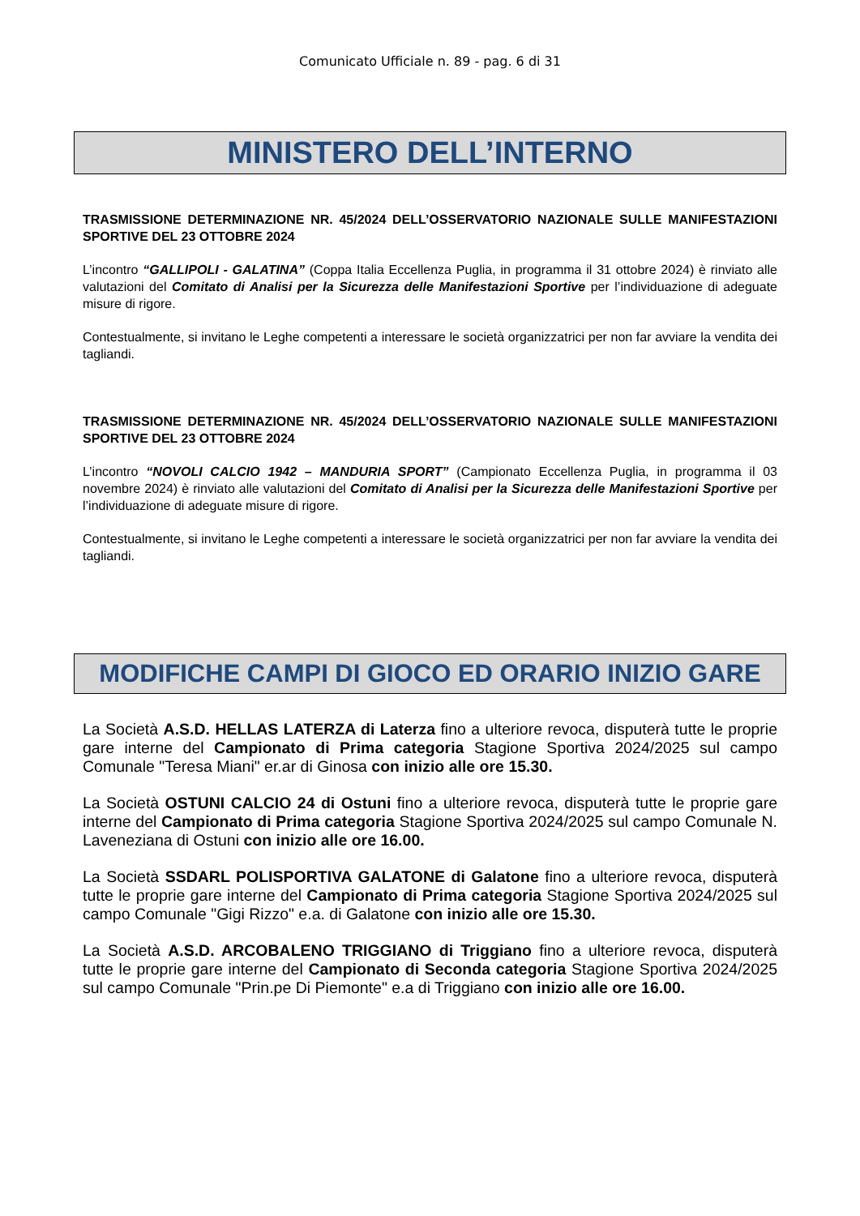Comunicato Ufficiale n. 89 - pag. 6 di 31
MINISTERO DELL’INTERNO
TRASMISSIONE DETERMINAZIONE NR. 45/2024 DELL’OSSERVATORIO NAZIONALE SULLE MANIFESTAZIONI SPORTIVE DEL 23 OTTOBRE 2024
L’incontro “GALLIPOLI - GALATINA” (Coppa Italia Eccellenza Puglia, in programma il 31 ottobre 2024) è rinviato alle valutazioni del Comitato di Analisi per la Sicurezza delle Manifestazioni Sportive per l’individuazione di adeguate misure di rigore.
Contestualmente, si invitano le Leghe competenti a interessare le società organizzatrici per non far avviare la vendita dei tagliandi.
TRASMISSIONE DETERMINAZIONE NR. 45/2024 DELL’OSSERVATORIO NAZIONALE SULLE MANIFESTAZIONI SPORTIVE DEL 23 OTTOBRE 2024
L’incontro “NOVOLI CALCIO 1942 – MANDURIA SPORT” (Campionato Eccellenza Puglia, in programma il 03 novembre 2024) è rinviato alle valutazioni del Comitato di Analisi per la Sicurezza delle Manifestazioni Sportive per l’individuazione di adeguate misure di rigore.
Contestualmente, si invitano le Leghe competenti a interessare le società organizzatrici per non far avviare la vendita dei tagliandi.
MODIFICHE CAMPI DI GIOCO ED ORARIO INIZIO GARE
La Società A.S.D. HELLAS LATERZA di Laterza fino a ulteriore revoca, disputerà tutte le proprie gare interne del Campionato di Prima categoria Stagione Sportiva 2024/2025 sul campo Comunale "Teresa Miani" er.ar di Ginosa con inizio alle ore 15.30.
La Società OSTUNI CALCIO 24 di Ostuni fino a ulteriore revoca, disputerà tutte le proprie gare interne del Campionato di Prima categoria Stagione Sportiva 2024/2025 sul campo Comunale N. Laveneziana di Ostuni con inizio alle ore 16.00.
La Società SSDARL POLISPORTIVA GALATONE di Galatone fino a ulteriore revoca, disputerà tutte le proprie gare interne del Campionato di Prima categoria Stagione Sportiva 2024/2025 sul campo Comunale "Gigi Rizzo" e.a. di Galatone con inizio alle ore 15.30.
La Società A.S.D. ARCOBALENO TRIGGIANO di Triggiano fino a ulteriore revoca, disputerà tutte le proprie gare interne del Campionato di Seconda categoria Stagione Sportiva 2024/2025 sul campo Comunale "Prin.pe Di Piemonte" e.a di Triggiano con inizio alle ore 16.00.